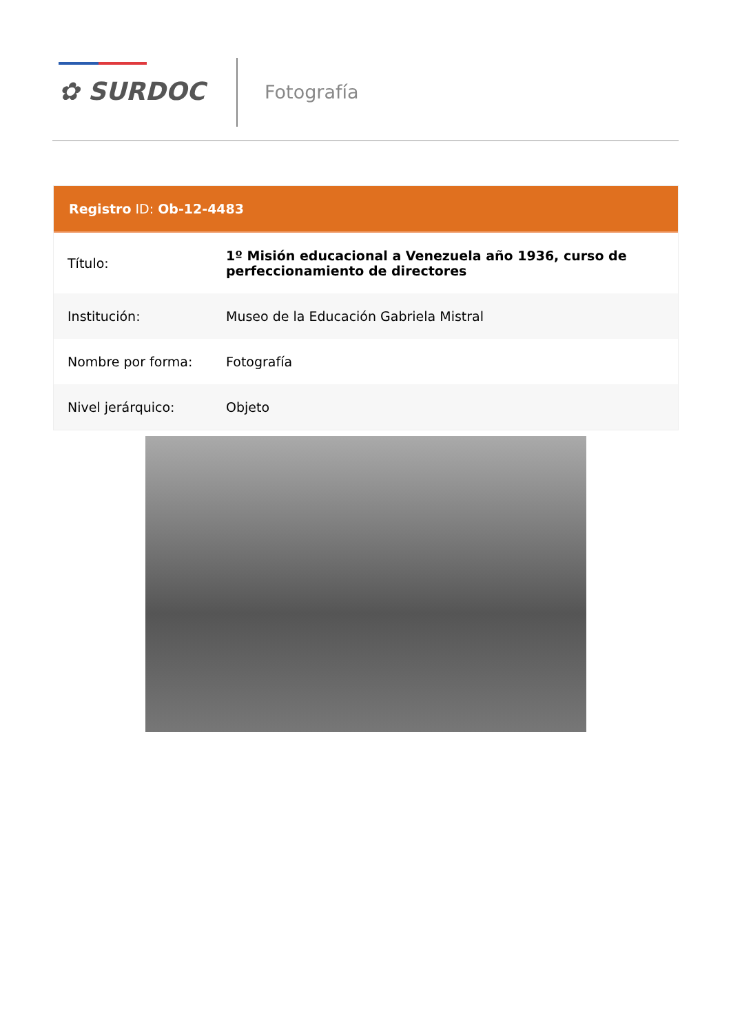✿ SURDOC Fotografía
Registro ID: Ob-12-4483
| Título: | 1º Misión educacional a Venezuela año 1936, curso de perfeccionamiento de directores |
| Institución: | Museo de la Educación Gabriela Mistral |
| Nombre por forma: | Fotografía |
| Nivel jerárquico: | Objeto |